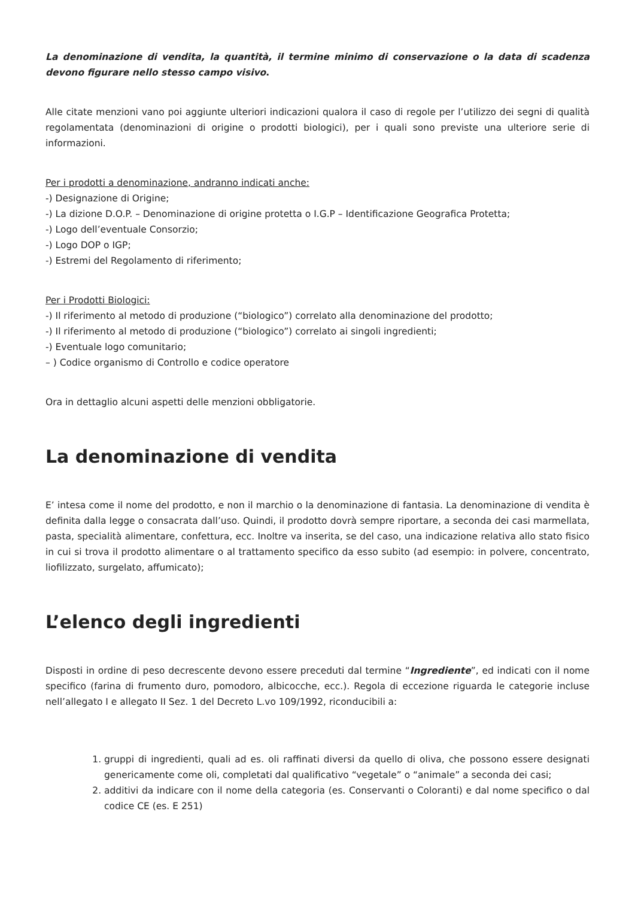La denominazione di vendita, la quantità, il termine minimo di conservazione o la data di scadenza devono figurare nello stesso campo visivo.
Alle citate menzioni vano poi aggiunte ulteriori indicazioni qualora il caso di regole per l’utilizzo dei segni di qualità regolamentata (denominazioni di origine o prodotti biologici), per i quali sono previste una ulteriore serie di informazioni.
Per i prodotti a denominazione, andranno indicati anche:
-) Designazione di Origine;
-) La dizione D.O.P. – Denominazione di origine protetta o I.G.P – Identificazione Geografica Protetta;
-) Logo dell’eventuale Consorzio;
-) Logo DOP o IGP;
-) Estremi del Regolamento di riferimento;
Per i Prodotti Biologici:
-) Il riferimento al metodo di produzione (“biologico”) correlato alla denominazione del prodotto;
-) Il riferimento al metodo di produzione (“biologico”) correlato ai singoli ingredienti;
-) Eventuale logo comunitario;
– ) Codice organismo di Controllo e codice operatore
Ora in dettaglio alcuni aspetti delle menzioni obbligatorie.
La denominazione di vendita
E’ intesa come il nome del prodotto, e non il marchio o la denominazione di fantasia. La denominazione di vendita è definita dalla legge o consacrata dall’uso. Quindi, il prodotto dovrà sempre riportare, a seconda dei casi marmellata, pasta, specialità alimentare, confettura, ecc. Inoltre va inserita, se del caso, una indicazione relativa allo stato fisico in cui si trova il prodotto alimentare o al trattamento specifico da esso subito (ad esempio: in polvere, concentrato, liofilizzato, surgelato, affumicato);
L’elenco degli ingredienti
Disposti in ordine di peso decrescente devono essere preceduti dal termine “Ingrediente”, ed indicati con il nome specifico (farina di frumento duro, pomodoro, albicocche, ecc.). Regola di eccezione riguarda le categorie incluse nell’allegato I e allegato II Sez. 1 del Decreto L.vo 109/1992, riconducibili a:
1. gruppi di ingredienti, quali ad es. oli raffinati diversi da quello di oliva, che possono essere designati genericamente come oli, completati dal qualificativo “vegetale” o “animale” a seconda dei casi;
2. additivi da indicare con il nome della categoria (es. Conservanti o Coloranti) e dal nome specifico o dal codice CE (es. E 251)